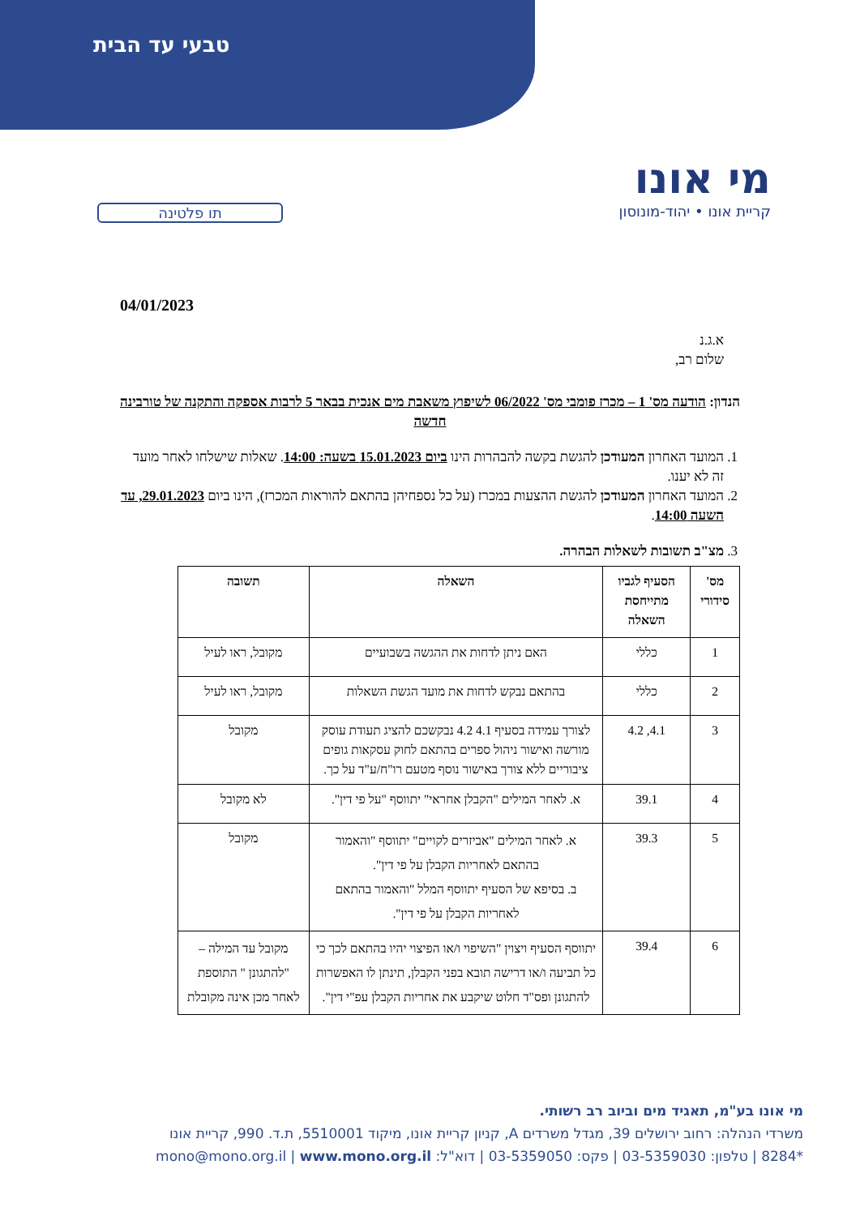טבעי עד הבית
מי אונו
קריית אונו • יהוד-מונוסון
תו פלטינה
04/01/2023
א.ג.נ
שלום רב,
הנדון: הודעה מס' 1 – מכרז פומבי מס' 06/2022 לשיפוץ משאבת מים אנכית בבאר 5 לרבות אספקה והתקנה של טורבינה חדשה
1. המועד האחרון המעודכן להגשת בקשה להבהרות הינו ביום 15.01.2023 בשעה: 14:00. שאלות שישלחו לאחר מועד זה לא יענו.
2. המועד האחרון המעודכן להגשת ההצעות במכרז (על כל נספחיהן בהתאם להוראות המכרז), הינו ביום 29.01.2023, עד השעה 14:00.
3. מצ"ב תשובות לשאלות הבהרה.
| מס' סידורי | הסעיף לגביו מתייחסת השאלה | השאלה | תשובה |
| --- | --- | --- | --- |
| 1 | כללי | האם ניתן לדחות את ההגשה בשבועיים | מקובל, ראו לעיל |
| 2 | כללי | בהתאם נבקש לדחות את מועד הגשת השאלות | מקובל, ראו לעיל |
| 3 | 4.1, 4.2 | לצורך עמידה בסעיף 4.1 4.2 נבקשכם להציג תעודת עוסק מורשה ואישור ניהול ספרים בהתאם לחוק עסקאות גופים ציבוריים ללא צורך באישור נוסף מטעם רו"ח/ע"ד על כך. | מקובל |
| 4 | 39.1 | א. לאחר המילים "הקבלן אחראי" יתווסף "על פי דין". | לא מקובל |
| 5 | 39.3 | א. לאחר המילים "אביזרים לקויים" יתווסף "והאמור בהתאם לאחריות הקבלן על פי דין". ב. בסיפא של הסעיף יתווסף המלל "והאמור בהתאם לאחריות הקבלן על פי דין". | מקובל |
| 6 | 39.4 | יתווסף הסעיף ויצוין "השיפוי ו/או הפיצוי יהיו בהתאם לכך כי כל תביעה ו/או דרישה תובא בפני הקבלן, תינתן לו האפשרות להתגונן ופס"ד חלוט שיקבע את אחריות הקבלן עפ"י דין". | מקובל עד המילה – "להתגונן " התוספת לאחר מכן אינה מקובלת |
מי אונו בע"מ, תאגיד מים וביוב רב רשותי.
משרדי הנהלה: רחוב ירושלים 39, מגדל משרדים A, קניון קריית אונו, מיקוד 5510001, ת.ד. 990, קריית אונו
*8284 | טלפון: 03-5359030 | פקס: 03-5359050 | דוא"ל: mono@mono.org.il | www.mono.org.il